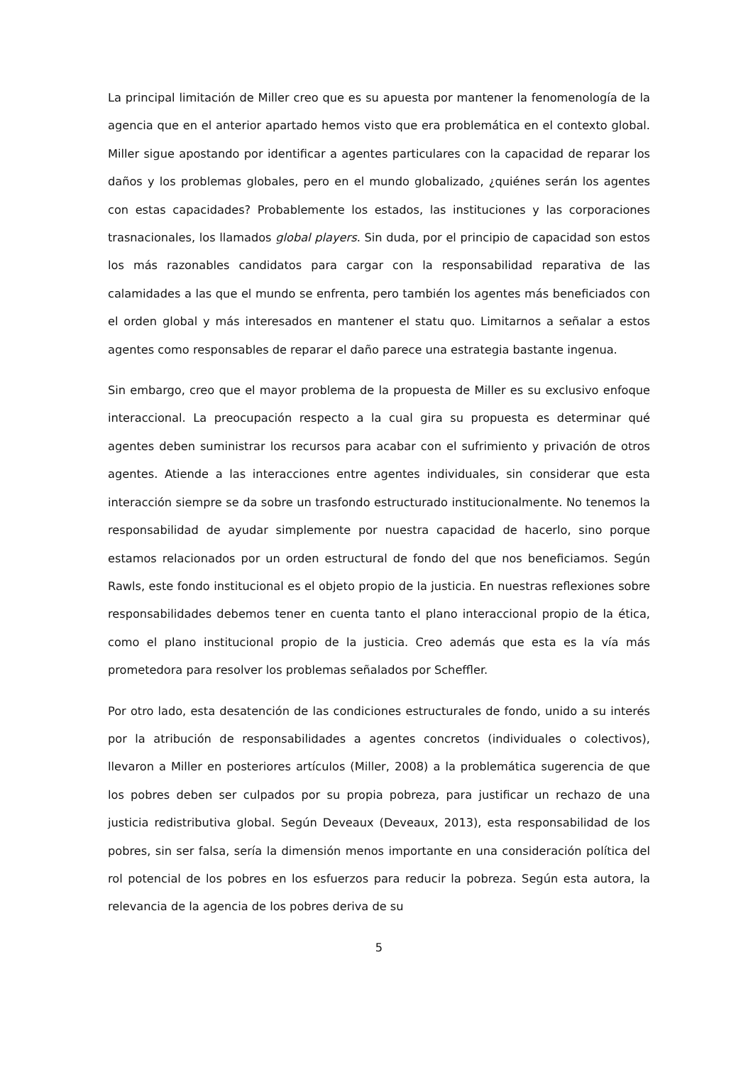La principal limitación de Miller creo que es su apuesta por mantener la fenomenología de la agencia que en el anterior apartado hemos visto que era problemática en el contexto global. Miller sigue apostando por identificar a agentes particulares con la capacidad de reparar los daños y los problemas globales, pero en el mundo globalizado, ¿quiénes serán los agentes con estas capacidades? Probablemente los estados, las instituciones y las corporaciones trasnacionales, los llamados global players. Sin duda, por el principio de capacidad son estos los más razonables candidatos para cargar con la responsabilidad reparativa de las calamidades a las que el mundo se enfrenta, pero también los agentes más beneficiados con el orden global y más interesados en mantener el statu quo. Limitarnos a señalar a estos agentes como responsables de reparar el daño parece una estrategia bastante ingenua.
Sin embargo, creo que el mayor problema de la propuesta de Miller es su exclusivo enfoque interaccional. La preocupación respecto a la cual gira su propuesta es determinar qué agentes deben suministrar los recursos para acabar con el sufrimiento y privación de otros agentes. Atiende a las interacciones entre agentes individuales, sin considerar que esta interacción siempre se da sobre un trasfondo estructurado institucionalmente. No tenemos la responsabilidad de ayudar simplemente por nuestra capacidad de hacerlo, sino porque estamos relacionados por un orden estructural de fondo del que nos beneficiamos. Según Rawls, este fondo institucional es el objeto propio de la justicia. En nuestras reflexiones sobre responsabilidades debemos tener en cuenta tanto el plano interaccional propio de la ética, como el plano institucional propio de la justicia. Creo además que esta es la vía más prometedora para resolver los problemas señalados por Scheffler.
Por otro lado, esta desatención de las condiciones estructurales de fondo, unido a su interés por la atribución de responsabilidades a agentes concretos (individuales o colectivos), llevaron a Miller en posteriores artículos (Miller, 2008) a la problemática sugerencia de que los pobres deben ser culpados por su propia pobreza, para justificar un rechazo de una justicia redistributiva global. Según Deveaux (Deveaux, 2013), esta responsabilidad de los pobres, sin ser falsa, sería la dimensión menos importante en una consideración política del rol potencial de los pobres en los esfuerzos para reducir la pobreza. Según esta autora, la relevancia de la agencia de los pobres deriva de su
5